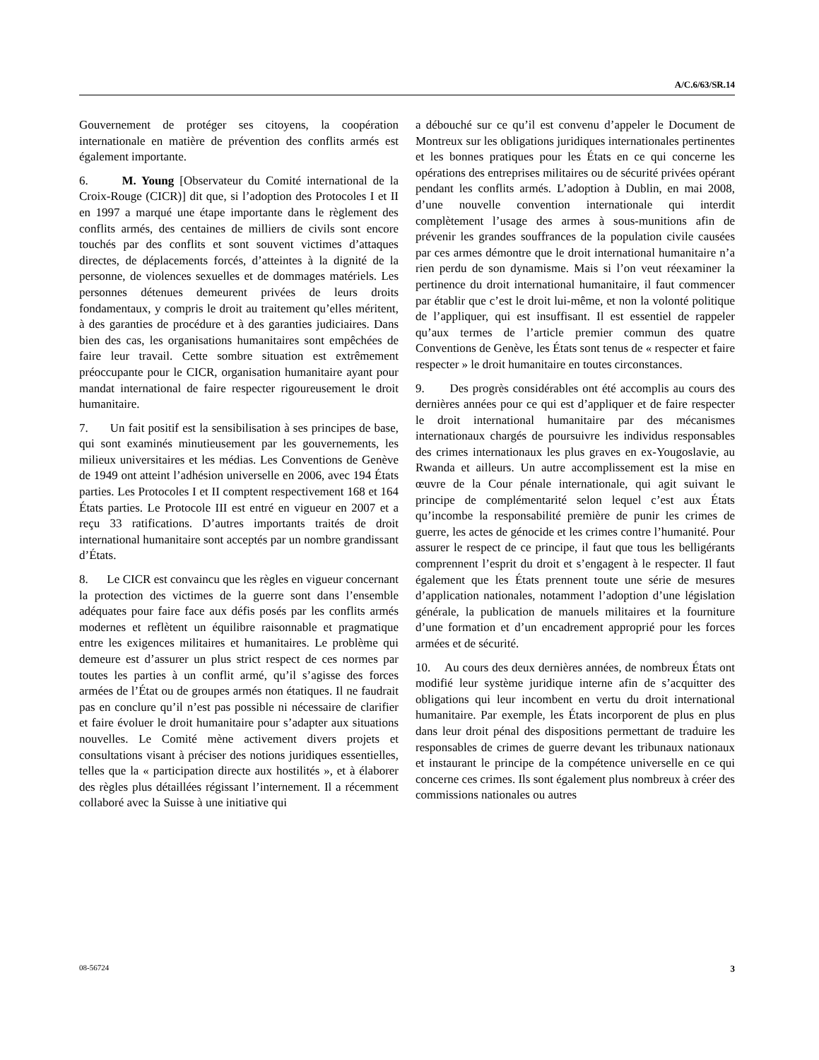A/C.6/63/SR.14
Gouvernement de protéger ses citoyens, la coopération internationale en matière de prévention des conflits armés est également importante.
6. M. Young [Observateur du Comité international de la Croix-Rouge (CICR)] dit que, si l’adoption des Protocoles I et II en 1997 a marqué une étape importante dans le règlement des conflits armés, des centaines de milliers de civils sont encore touchés par des conflits et sont souvent victimes d’attaques directes, de déplacements forcés, d’atteintes à la dignité de la personne, de violences sexuelles et de dommages matériels. Les personnes détenues demeurent privées de leurs droits fondamentaux, y compris le droit au traitement qu’elles méritent, à des garanties de procédure et à des garanties judiciaires. Dans bien des cas, les organisations humanitaires sont empêchées de faire leur travail. Cette sombre situation est extrêmement préoccupante pour le CICR, organisation humanitaire ayant pour mandat international de faire respecter rigoureusement le droit humanitaire.
7. Un fait positif est la sensibilisation à ses principes de base, qui sont examinés minutieusement par les gouvernements, les milieux universitaires et les médias. Les Conventions de Genève de 1949 ont atteint l’adhésion universelle en 2006, avec 194 États parties. Les Protocoles I et II comptent respectivement 168 et 164 États parties. Le Protocole III est entré en vigueur en 2007 et a reçu 33 ratifications. D’autres importants traités de droit international humanitaire sont acceptés par un nombre grandissant d’États.
8. Le CICR est convaincu que les règles en vigueur concernant la protection des victimes de la guerre sont dans l’ensemble adéquates pour faire face aux défis posés par les conflits armés modernes et reflètent un équilibre raisonnable et pragmatique entre les exigences militaires et humanitaires. Le problème qui demeure est d’assurer un plus strict respect de ces normes par toutes les parties à un conflit armé, qu’il s’agisse des forces armées de l’État ou de groupes armés non étatiques. Il ne faudrait pas en conclure qu’il n’est pas possible ni nécessaire de clarifier et faire évoluer le droit humanitaire pour s’adapter aux situations nouvelles. Le Comité mène activement divers projets et consultations visant à préciser des notions juridiques essentielles, telles que la « participation directe aux hostilités », et à élaborer des règles plus détaillées régissant l’internement. Il a récemment collaboré avec la Suisse à une initiative qui
a débouché sur ce qu’il est convenu d’appeler le Document de Montreux sur les obligations juridiques internationales pertinentes et les bonnes pratiques pour les États en ce qui concerne les opérations des entreprises militaires ou de sécurité privées opérant pendant les conflits armés. L’adoption à Dublin, en mai 2008, d’une nouvelle convention internationale qui interdit complètement l’usage des armes à sous-munitions afin de prévenir les grandes souffrances de la population civile causées par ces armes démontre que le droit international humanitaire n’a rien perdu de son dynamisme. Mais si l’on veut réexaminer la pertinence du droit international humanitaire, il faut commencer par établir que c’est le droit lui-même, et non la volonté politique de l’appliquer, qui est insuffisant. Il est essentiel de rappeler qu’aux termes de l’article premier commun des quatre Conventions de Genève, les États sont tenus de « respecter et faire respecter » le droit humanitaire en toutes circonstances.
9. Des progrès considérables ont été accomplis au cours des dernières années pour ce qui est d’appliquer et de faire respecter le droit international humanitaire par des mécanismes internationaux chargés de poursuivre les individus responsables des crimes internationaux les plus graves en ex-Yougoslavie, au Rwanda et ailleurs. Un autre accomplissement est la mise en œuvre de la Cour pénale internationale, qui agit suivant le principe de complémentarité selon lequel c’est aux États qu’incombe la responsabilité première de punir les crimes de guerre, les actes de génocide et les crimes contre l’humanité. Pour assurer le respect de ce principe, il faut que tous les belligérants comprennent l’esprit du droit et s’engagent à le respecter. Il faut également que les États prennent toute une série de mesures d’application nationales, notamment l’adoption d’une législation générale, la publication de manuels militaires et la fourniture d’une formation et d’un encadrement approprié pour les forces armées et de sécurité.
10. Au cours des deux dernières années, de nombreux États ont modifié leur système juridique interne afin de s’acquitter des obligations qui leur incombent en vertu du droit international humanitaire. Par exemple, les États incorporent de plus en plus dans leur droit pénal des dispositions permettant de traduire les responsables de crimes de guerre devant les tribunaux nationaux et instaurant le principe de la compétence universelle en ce qui concerne ces crimes. Ils sont également plus nombreux à créer des commissions nationales ou autres
08-56724 3